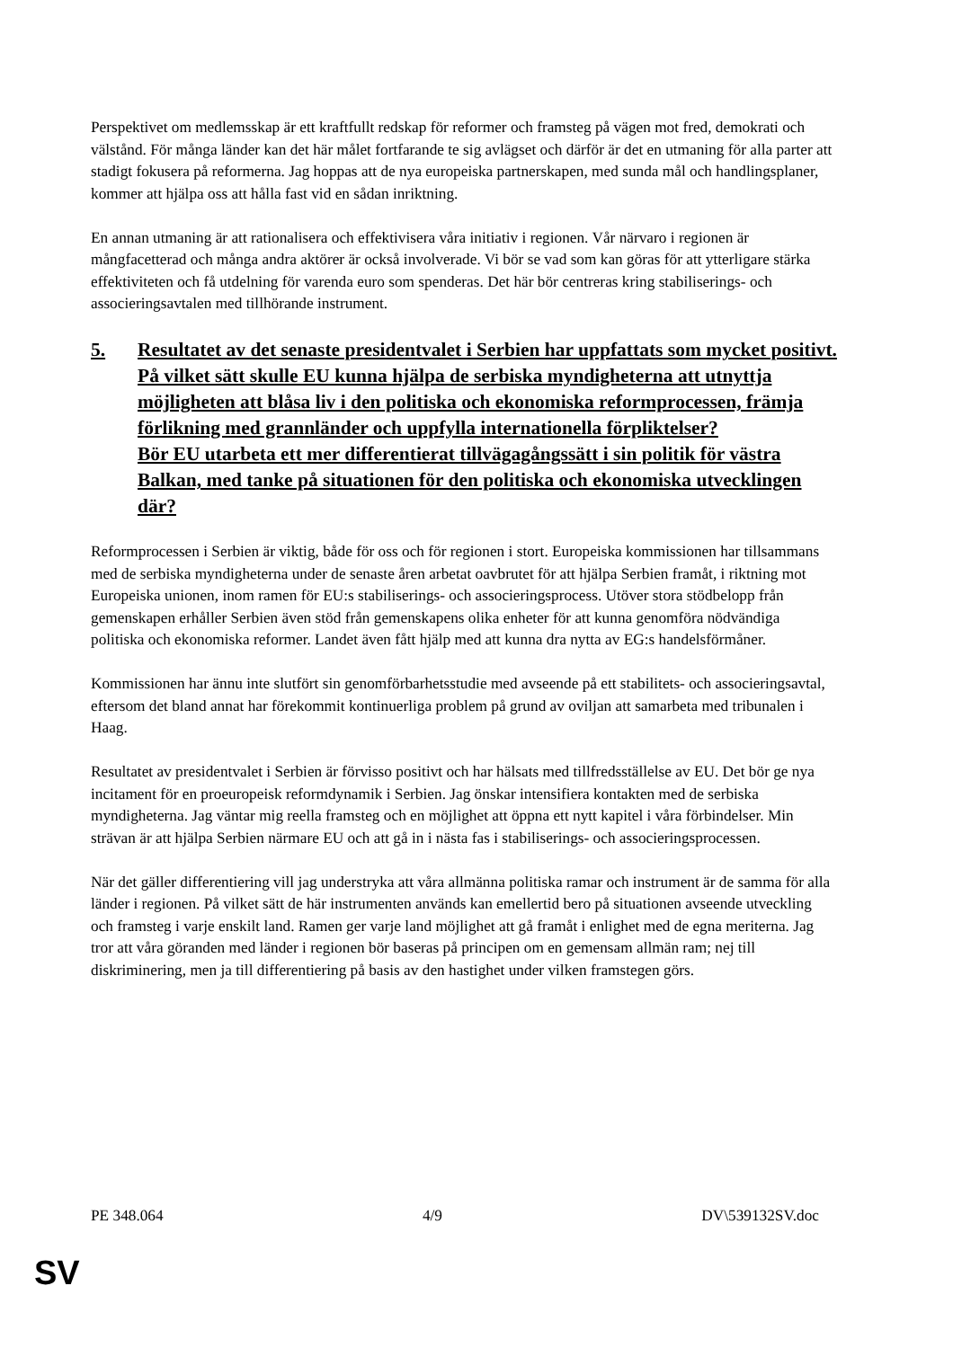Perspektivet om medlemsskap är ett kraftfullt redskap för reformer och framsteg på vägen mot fred, demokrati och välstånd. För många länder kan det här målet fortfarande te sig avlägset och därför är det en utmaning för alla parter att stadigt fokusera på reformerna. Jag hoppas att de nya europeiska partnerskapen, med sunda mål och handlingsplaner, kommer att hjälpa oss att hålla fast vid en sådan inriktning.
En annan utmaning är att rationalisera och effektivisera våra initiativ i regionen. Vår närvaro i regionen är mångfacetterad och många andra aktörer är också involverade. Vi bör se vad som kan göras för att ytterligare stärka effektiviteten och få utdelning för varenda euro som spenderas. Det här bör centreras kring stabiliserings- och associeringsavtalen med tillhörande instrument.
5. Resultatet av det senaste presidentvalet i Serbien har uppfattats som mycket positivt. På vilket sätt skulle EU kunna hjälpa de serbiska myndigheterna att utnyttja möjligheten att blåsa liv i den politiska och ekonomiska reformprocessen, främja förlikning med grannländer och uppfylla internationella förpliktelser?
Bör EU utarbeta ett mer differentierat tillvägagångssätt i sin politik för västra Balkan, med tanke på situationen för den politiska och ekonomiska utvecklingen där?
Reformprocessen i Serbien är viktig, både för oss och för regionen i stort. Europeiska kommissionen har tillsammans med de serbiska myndigheterna under de senaste åren arbetat oavbrutet för att hjälpa Serbien framåt, i riktning mot Europeiska unionen, inom ramen för EU:s stabiliserings- och associeringsprocess. Utöver stora stödbelopp från gemenskapen erhåller Serbien även stöd från gemenskapens olika enheter för att kunna genomföra nödvändiga politiska och ekonomiska reformer. Landet även fått hjälp med att kunna dra nytta av EG:s handelsförmåner.
Kommissionen har ännu inte slutfört sin genomförbarhetsstudie med avseende på ett stabilitets- och associeringsavtal, eftersom det bland annat har förekommit kontinuerliga problem på grund av oviljan att samarbeta med tribunalen i Haag.
Resultatet av presidentvalet i Serbien är förvisso positivt och har hälsats med tillfredsställelse av EU. Det bör ge nya incitament för en proeuropeisk reformdynamik i Serbien. Jag önskar intensifiera kontakten med de serbiska myndigheterna. Jag väntar mig reella framsteg och en möjlighet att öppna ett nytt kapitel i våra förbindelser. Min strävan är att hjälpa Serbien närmare EU och att gå in i nästa fas i stabiliserings- och associeringsprocessen.
När det gäller differentiering vill jag understryka att våra allmänna politiska ramar och instrument är de samma för alla länder i regionen. På vilket sätt de här instrumenten används kan emellertid bero på situationen avseende utveckling och framsteg i varje enskilt land. Ramen ger varje land möjlighet att gå framåt i enlighet med de egna meriterna. Jag tror att våra göranden med länder i regionen bör baseras på principen om en gemensam allmän ram; nej till diskriminering, men ja till differentiering på basis av den hastighet under vilken framstegen görs.
PE 348.064 4/9 DV\539132SV.doc
SV